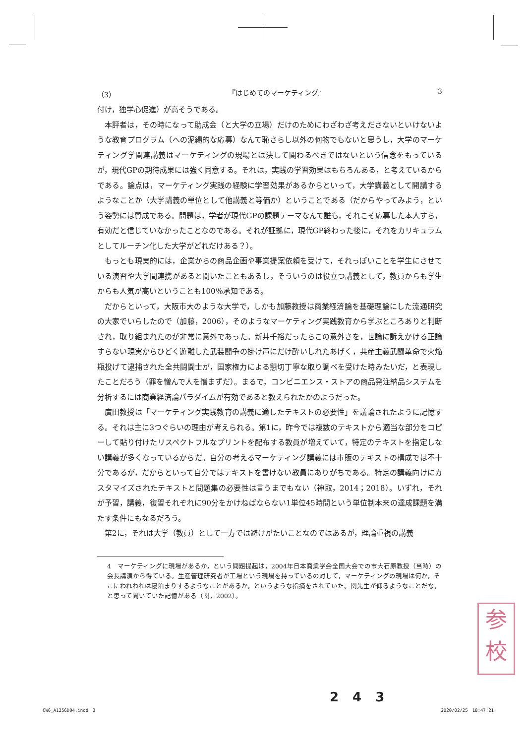（3） 『はじめてのマーケティング』 3
付け，独学心促進）が高そうである。
本評者は，その時になって助成金（と大学の立場）だけのためにわざわざ考えださないといけないような教育プログラム（への泥縄的な応募）なんて恥さらし以外の何物でもないと思うし，大学のマーケティング学関連講義はマーケティングの現場とは決して関わるべきではないという信念をもっているが，現代GPの期待成果には強く同意する。それは，実践の学習効果はもちろんある，と考えているからである。論点は，マーケティング実践の経験に学習効果があるからといって，大学講義として開講するようなことか（大学講義の単位として他講義と等価か）ということである（だからやってみよう，という姿勢には賛成である。問題は，学者が現代GPの課題テーマなんて誰も，それこそ応募した本人すら，有効だと信じていなかったことなのである。それが証拠に，現代GP終わった後に，それをカリキュラムとしてルーチン化した大学がどれだけある？）。
もっとも現実的には，企業からの商品企画や事業提案依頼を受けて，それっぽいことを学生にさせている演習や大学間連携があると聞いたこともあるし，そういうのは役立つ講義として，教員からも学生からも人気が高いということも100％承知である。
だからといって，大阪市大のような大学で，しかも加藤教授は商業経済論を基礎理論にした流通研究の大家でいらしたので（加藤，2006），そのようなマーケティング実践教育から学ぶところありと判断され，取り組まれたのが非常に意外であった。新井千裕だったらこの意外さを，世論に訴えかける正論すらない現実からひどく遊離した武装闘争の掛け声にだけ酔いしれたあげく，共産主義武闘革命で火焔瓶投げて逮捕された全共闘闘士が，国家権力による懇切丁寧な取り調べを受けた時みたいだ，と表現したことだろう（罪を憎んで人を憎まずだ）。まるで，コンビニエンス・ストアの商品発注納品システムを分析するには商業経済論パラダイムが有効であると教えられたかのようだった。
廣田教授は「マーケティング実践教育の講義に適したテキストの必要性」を議論されたように記憶する。それは主に3つぐらいの理由が考えられる。第1に，昨今では複数のテキストから適当な部分をコピーして貼り付けたリスペクトフルなプリントを配布する教員が増えていて，特定のテキストを指定しない講義が多くなっているからだ。自分の考えるマーケティング講義には市販のテキストの構成では不十分であるが，だからといって自分ではテキストを書けない教員にありがちである。特定の講義向けにカスタマイズされたテキストと問題集の必要性は言うまでもない（神取，2014；2018）。いずれ，それが予習，講義，復習それぞれに90分をかけねばならない1単位45時間という単位制本来の達成課題を満たす条件にもなるだろう。
第2に，それは大学（教員）として一方では避けがたいことなのではあるが，理論重視の講義
4　マーケティングに現場があるか，という問題提起は，2004年日本商業学会全国大会での市大石原教授（当時）の会長講演から得ている。生産管理研究者が工場という現場を持っているの対して，マーケティングの現場は何か，そこにわれわれは寝泊まりするようなことがあるか，というような指摘をされていた。関先生が仰るようなことだな，と思って聞いていた記憶がある（関，2002）。
参
校
243
CW6_A1256D04.indd　3 2020/02/25　18:47:21